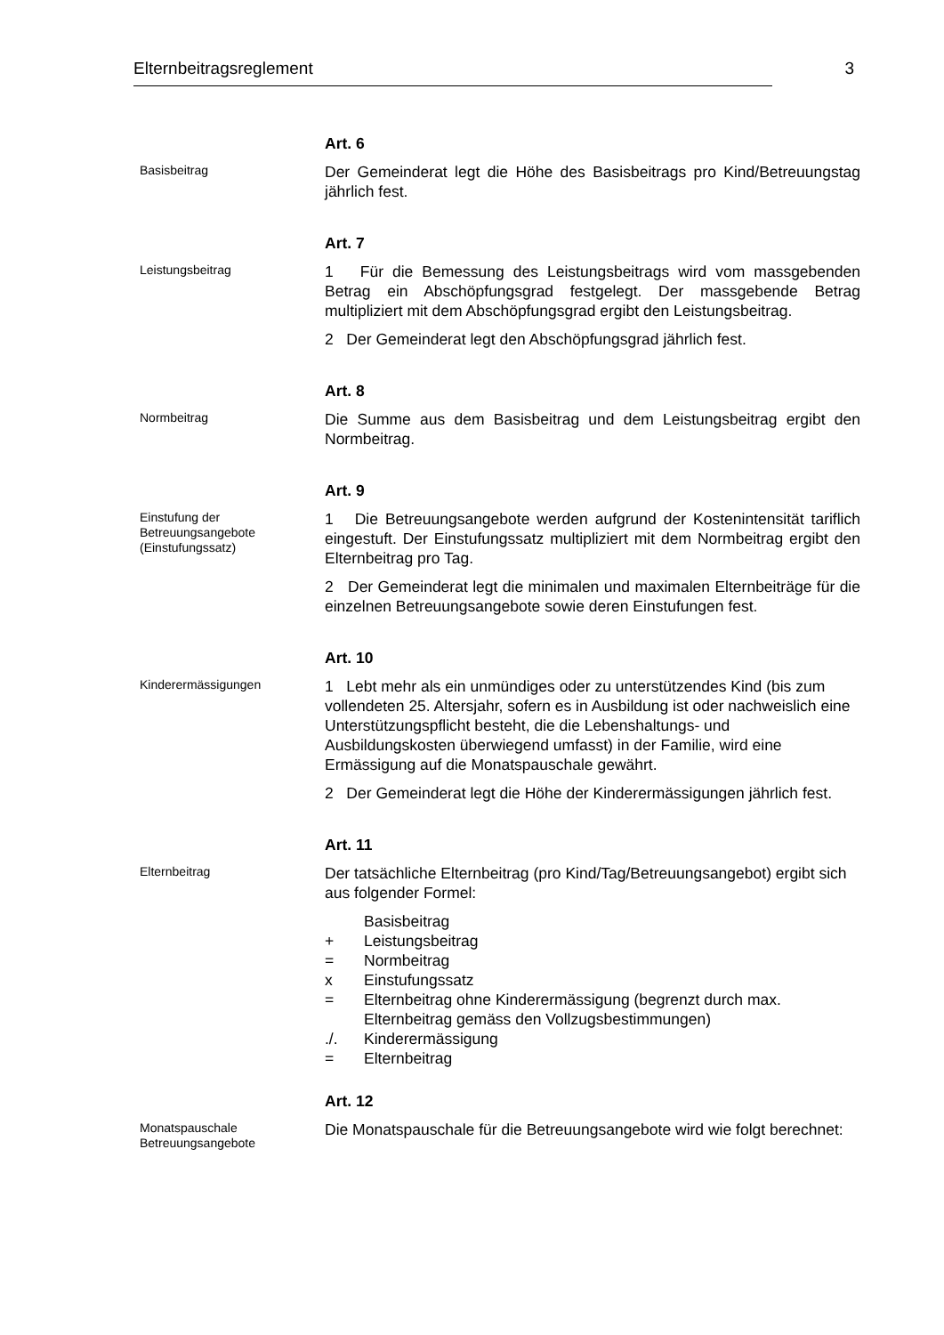Elternbeitragsreglement 3
Basisbeitrag
Art. 6
Der Gemeinderat legt die Höhe des Basisbeitrags pro Kind/Betreuungstag jährlich fest.
Leistungsbeitrag
Art. 7
1 Für die Bemessung des Leistungsbeitrags wird vom massgebenden Betrag ein Abschöpfungsgrad festgelegt. Der massgebende Betrag multipliziert mit dem Abschöpfungsgrad ergibt den Leistungsbeitrag.
2 Der Gemeinderat legt den Abschöpfungsgrad jährlich fest.
Normbeitrag
Art. 8
Die Summe aus dem Basisbeitrag und dem Leistungsbeitrag ergibt den Normbeitrag.
Einstufung der Betreuungsangebote (Einstufungssatz)
Art. 9
1 Die Betreuungsangebote werden aufgrund der Kostenintensität tariflich eingestuft. Der Einstufungssatz multipliziert mit dem Normbeitrag ergibt den Elternbeitrag pro Tag.
2 Der Gemeinderat legt die minimalen und maximalen Elternbeiträge für die einzelnen Betreuungsangebote sowie deren Einstufungen fest.
Kinderermässigungen
Art. 10
1 Lebt mehr als ein unmündiges oder zu unterstützendes Kind (bis zum vollendeten 25. Altersjahr, sofern es in Ausbildung ist oder nachweislich eine Unterstützungspflicht besteht, die die Lebenshaltungs- und Ausbildungskosten überwiegend umfasst) in der Familie, wird eine Ermässigung auf die Monatspauschale gewährt.
2 Der Gemeinderat legt die Höhe der Kinderermässigungen jährlich fest.
Elternbeitrag
Art. 11
Der tatsächliche Elternbeitrag (pro Kind/Tag/Betreuungsangebot) ergibt sich aus folgender Formel:
Basisbeitrag
+ Leistungsbeitrag
= Normbeitrag
x Einstufungssatz
= Elternbeitrag ohne Kinderermässigung (begrenzt durch max. Elternbeitrag gemäss den Vollzugsbestimmungen)
./. Kinderermässigung
= Elternbeitrag
Monatspauschale Betreuungsangebote
Art. 12
Die Monatspauschale für die Betreuungsangebote wird wie folgt berechnet: